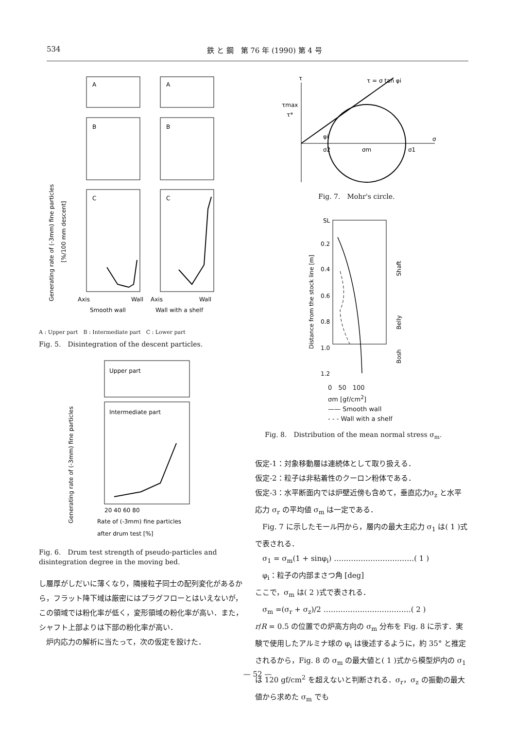534 鉄 と 鋼　第 76 年 (1990) 第 4 号
Generating rate of (-3mm) fine particles
[%/100 mm descent]
A
A
B
B
C
C
Axis
Wall
Axis
Wall
Smooth wall
Wall with a shelf
A : Upper part　B : Intermediate part　C : Lower part
Fig. 5.　Disintegration of the descent particles.
Generating rate of (-3mm) fine particles
Upper part
Intermediate part
20 40 60 80
Rate of (-3mm) fine particles
after drum test [%]
Fig. 6.　Drum test strength of pseudo-particles and disintegration degree in the moving bed.
し層厚がしだいに薄くなり，隣接粒子同士の配列変化があるから，フラット降下域は厳密にはプラグフローとはいえないが，この領域では粉化率が低く，変形領域の粉化率が高い．また，シャフト上部よりは下部の粉化率が高い．
　炉内応力の解析に当たって，次の仮定を設けた．
τ
τ = σ tan φi
τmax
τ*
φi
σ2
σm
σ1
σ
Fig. 7.　Mohr's circle.
Distance from the stock line [m]
SL
0.2
0.4
0.6
0.8
1.0
1.2
Shaft
Belly
Bosh
0　50　100
σm [gf/cm<sup>2</sup>]
—— Smooth wall
- - - Wall with a shelf
Fig. 8.　Distribution of the mean normal stress σ<sub>m</sub>.
仮定-1：対象移動層は連続体として取り扱える．
仮定-2：粒子は非粘着性のクーロン粉体である．
仮定-3：水平断面内では炉壁近傍も含めて，垂直応力σ<sub>z</sub> と水平応力 σ<sub>r</sub> の平均値 σ<sub>m</sub> は一定である．
　Fig. 7 に示したモール円から，層内の最大主応力 σ<sub>1</sub> は( 1 )式で表される．
　σ<sub>1</sub> = σ<sub>m</sub>(1 + sinφ<sub>i</sub>) ……………………………( 1 )
　φ<sub>i</sub>：粒子の内部まさつ角 [deg]
ここで，σ<sub>m</sub> は( 2 )式で表される．
　σ<sub>m</sub> =(σ<sub>r</sub> + σ<sub>z</sub>)/2 ………………………………( 2 )
r/R = 0.5 の位置での炉高方向の σ<sub>m</sub> 分布を Fig. 8 に示す．実験で使用したアルミナ球の φ<sub>i</sub> は後述するように，約 35° と推定されるから，Fig. 8 の σ<sub>m</sub> の最大値と( 1 )式から模型炉内の σ<sub>1</sub> は 120 gf/cm<sup>2</sup> を超えないと判断される．σ<sub>r</sub>，σ<sub>z</sub> の振動の最大値から求めた σ<sub>m</sub> でも
— 52 —